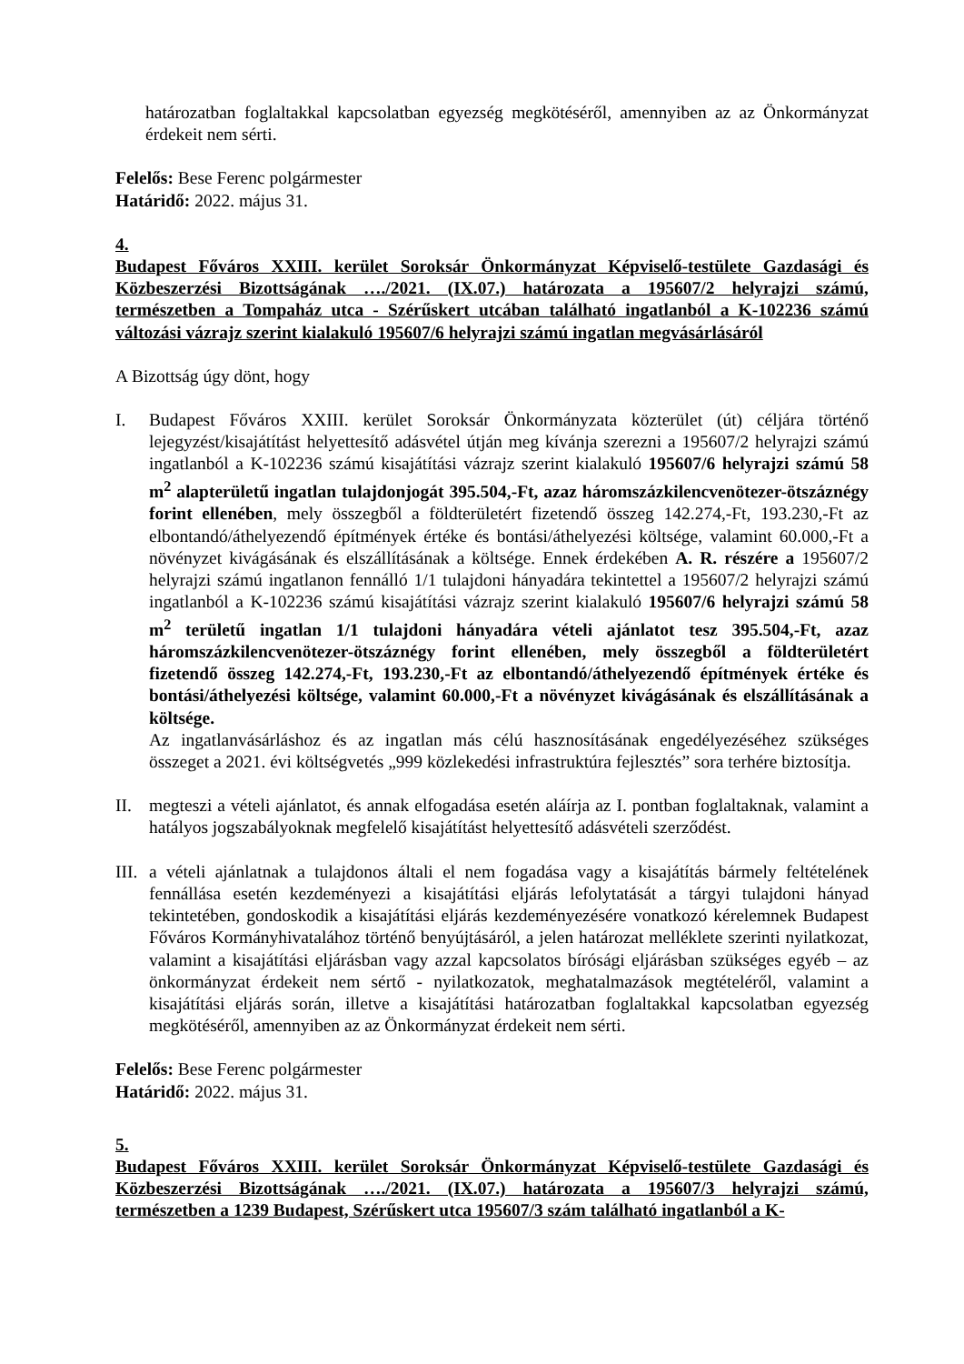határozatban foglaltakkal kapcsolatban egyezség megkötéséről, amennyiben az az Önkormányzat érdekeit nem sérti.
Felelős: Bese Ferenc polgármester
Határidő: 2022. május 31.
4.
Budapest Főváros XXIII. kerület Soroksár Önkormányzat Képviselő-testülete Gazdasági és Közbeszerzési Bizottságának …./2021. (IX.07.) határozata a 195607/2 helyrajzi számú, természetben a Tompaház utca - Szérűskert utcában található ingatlanból a K-102236 számú változási vázrajz szerint kialakuló 195607/6 helyrajzi számú ingatlan megvásárlásáról
A Bizottság úgy dönt, hogy
I. Budapest Főváros XXIII. kerület Soroksár Önkormányzata közterület (út) céljára történő lejegyzést/kisajátítást helyettesítő adásvétel útján meg kívánja szerezni a 195607/2 helyrajzi számú ingatlanból a K-102236 számú kisajátítási vázrajz szerint kialakuló 195607/6 helyrajzi számú 58 m<sup>2</sup> alapterületű ingatlan tulajdonjogát 395.504,-Ft, azaz háromszázkilencvenötezer-ötszáznégy forint ellenében, mely összegből a földterületért fizetendő összeg 142.274,-Ft, 193.230,-Ft az elbontandó/áthelyezendő építmények értéke és bontási/áthelyezési költsége, valamint 60.000,-Ft a növényzet kivágásának és elszállításának a költsége. Ennek érdekében A. R. részére a 195607/2 helyrajzi számú ingatlanon fennálló 1/1 tulajdoni hányadára tekintettel a 195607/2 helyrajzi számú ingatlanból a K-102236 számú kisajátítási vázrajz szerint kialakuló 195607/6 helyrajzi számú 58 m<sup>2</sup> területű ingatlan 1/1 tulajdoni hányadára vételi ajánlatot tesz 395.504,-Ft, azaz háromszázkilencvenötezer-ötszáznégy forint ellenében, mely összegből a földterületért fizetendő összeg 142.274,-Ft, 193.230,-Ft az elbontandó/áthelyezendő építmények értéke és bontási/áthelyezési költsége, valamint 60.000,-Ft a növényzet kivágásának és elszállításának a költsége.
Az ingatlanvásárláshoz és az ingatlan más célú hasznosításának engedélyezéséhez szükséges összeget a 2021. évi költségvetés „999 közlekedési infrastruktúra fejlesztés” sora terhére biztosítja.
II. megteszi a vételi ajánlatot, és annak elfogadása esetén aláírja az I. pontban foglaltaknak, valamint a hatályos jogszabályoknak megfelelő kisajátítást helyettesítő adásvételi szerződést.
III.
a vételi ajánlatnak a tulajdonos általi el nem fogadása vagy a kisajátítás bármely feltételének fennállása esetén kezdeményezi a kisajátítási eljárás lefolytatását a tárgyi tulajdoni hányad tekintetében, gondoskodik a kisajátítási eljárás kezdeményezésére vonatkozó kérelemnek Budapest Főváros Kormányhivatalához történő benyújtásáról, a jelen határozat melléklete szerinti nyilatkozat, valamint a kisajátítási eljárásban vagy azzal kapcsolatos bírósági eljárásban szükséges egyéb – az önkormányzat érdekeit nem sértő - nyilatkozatok, meghatalmazások megtételéről, valamint a kisajátítási eljárás során, illetve a kisajátítási határozatban foglaltakkal kapcsolatban egyezség megkötéséről, amennyiben az az Önkormányzat érdekeit nem sérti.
Felelős: Bese Ferenc polgármester
Határidő: 2022. május 31.
5.
Budapest Főváros XXIII. kerület Soroksár Önkormányzat Képviselő-testülete Gazdasági és Közbeszerzési Bizottságának …./2021. (IX.07.) határozata a 195607/3 helyrajzi számú, természetben a 1239 Budapest, Szérűskert utca 195607/3 szám található ingatlanból a K-